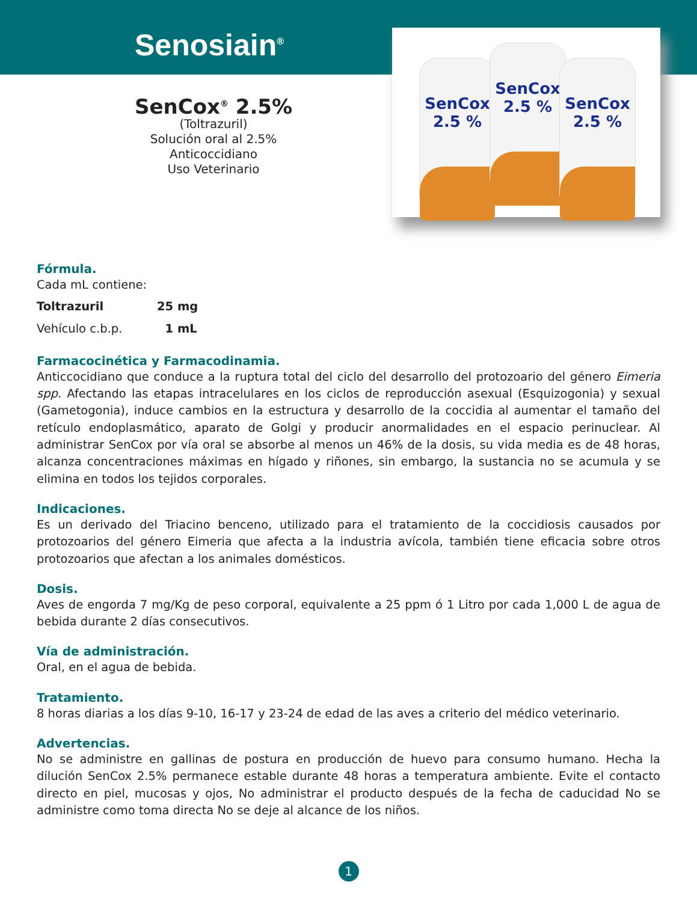Senosiain<sup>®</sup>
SenCox 2.5 %
SenCox 2.5 %
SenCox 2.5 %
SenCox<sup>®</sup> 2.5%
(Toltrazuril)
Solución oral al 2.5%
Anticoccidiano
Uso Veterinario
Fórmula.
Cada mL contiene:
| Toltrazuril | 25 mg |
| Vehículo c.b.p. | 1 mL |
Farmacocinética y Farmacodinamia.
Anticcocidiano que conduce a la ruptura total del ciclo del desarrollo del protozoario del género Eimeria spp. Afectando las etapas intracelulares en los ciclos de reproducción asexual (Esquizogonia) y sexual (Gametogonia), induce cambios en la estructura y desarrollo de la coccidia al aumentar el tamaño del retículo endoplasmático, aparato de Golgi y producir anormalidades en el espacio perinuclear. Al administrar SenCox por vía oral se absorbe al menos un 46% de la dosis, su vida media es de 48 horas, alcanza concentraciones máximas en hígado y riñones, sin embargo, la sustancia no se acumula y se elimina en todos los tejidos corporales.
Indicaciones.
Es un derivado del Triacino benceno, utilizado para el tratamiento de la coccidiosis causados por protozoarios del género Eimeria que afecta a la industria avícola, también tiene eficacia sobre otros protozoarios que afectan a los animales domésticos.
Dosis.
Aves de engorda 7 mg/Kg de peso corporal, equivalente a 25 ppm ó 1 Litro por cada 1,000 L de agua de bebida durante 2 días consecutivos.
Vía de administración.
Oral, en el agua de bebida.
Tratamiento.
8 horas diarias a los días 9-10, 16-17 y 23-24 de edad de las aves a criterio del médico veterinario.
Advertencias.
No se administre en gallinas de postura en producción de huevo para consumo humano. Hecha la dilución SenCox 2.5% permanece estable durante 48 horas a temperatura ambiente. Evite el contacto directo en piel, mucosas y ojos, No administrar el producto después de la fecha de caducidad No se administre como toma directa No se deje al alcance de los niños.
1